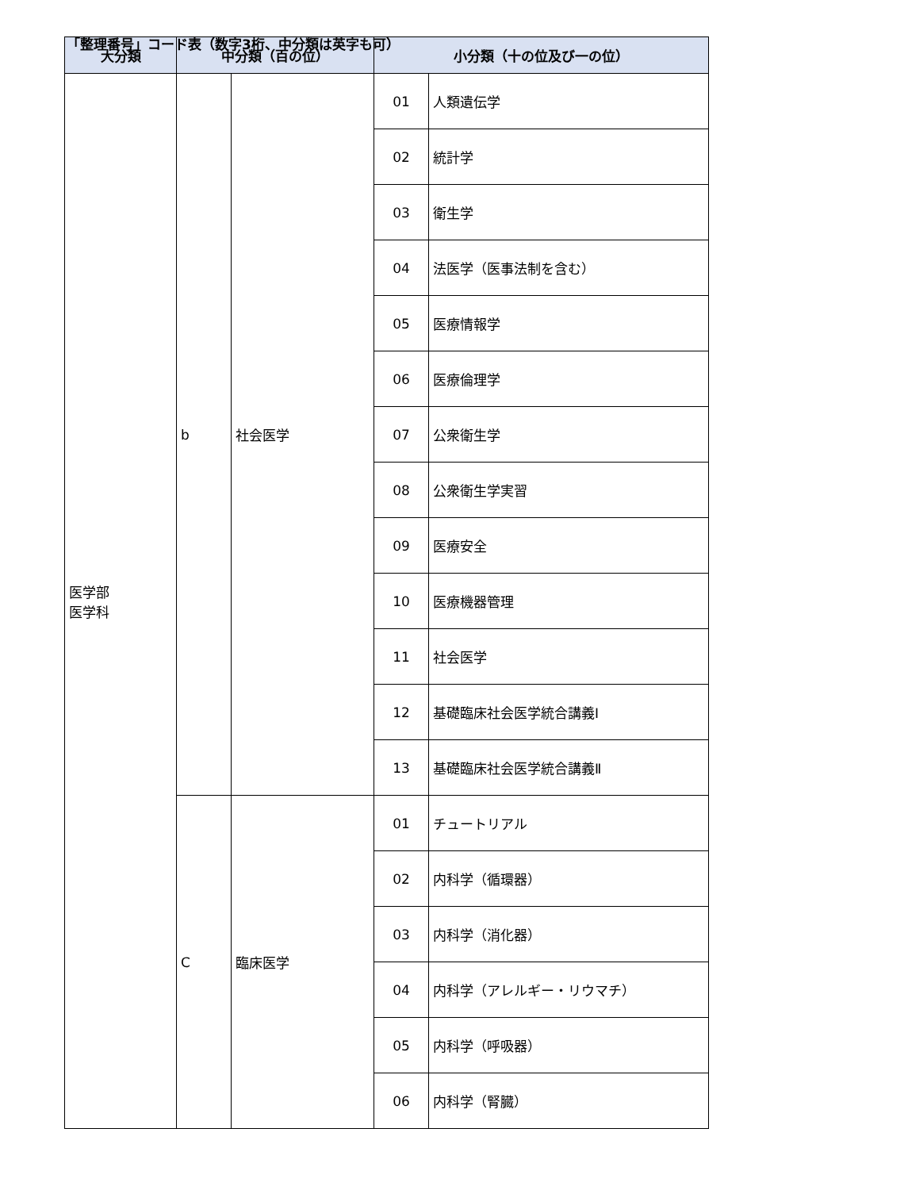「整理番号」コード表（数字3桁、中分類は英字も可）
| 大分類 | 中分類（百の位） | | 小分類（十の位及び一の位） | |
| --- | --- | --- | --- | --- |
| 医学部 医学科 | b | 社会医学 | 01 | 人類遺伝学 |
| | | | 02 | 統計学 |
| | | | 03 | 衛生学 |
| | | | 04 | 法医学（医事法制を含む） |
| | | | 05 | 医療情報学 |
| | | | 06 | 医療倫理学 |
| | | | 07 | 公衆衛生学 |
| | | | 08 | 公衆衛生学実習 |
| | | | 09 | 医療安全 |
| | | | 10 | 医療機器管理 |
| | | | 11 | 社会医学 |
| | | | 12 | 基礎臨床社会医学統合講義Ⅰ |
| | | | 13 | 基礎臨床社会医学統合講義Ⅱ |
| | C | 臨床医学 | 01 | チュートリアル |
| | | | 02 | 内科学（循環器） |
| | | | 03 | 内科学（消化器） |
| | | | 04 | 内科学（アレルギー・リウマチ） |
| | | | 05 | 内科学（呼吸器） |
| | | | 06 | 内科学（腎臓） |